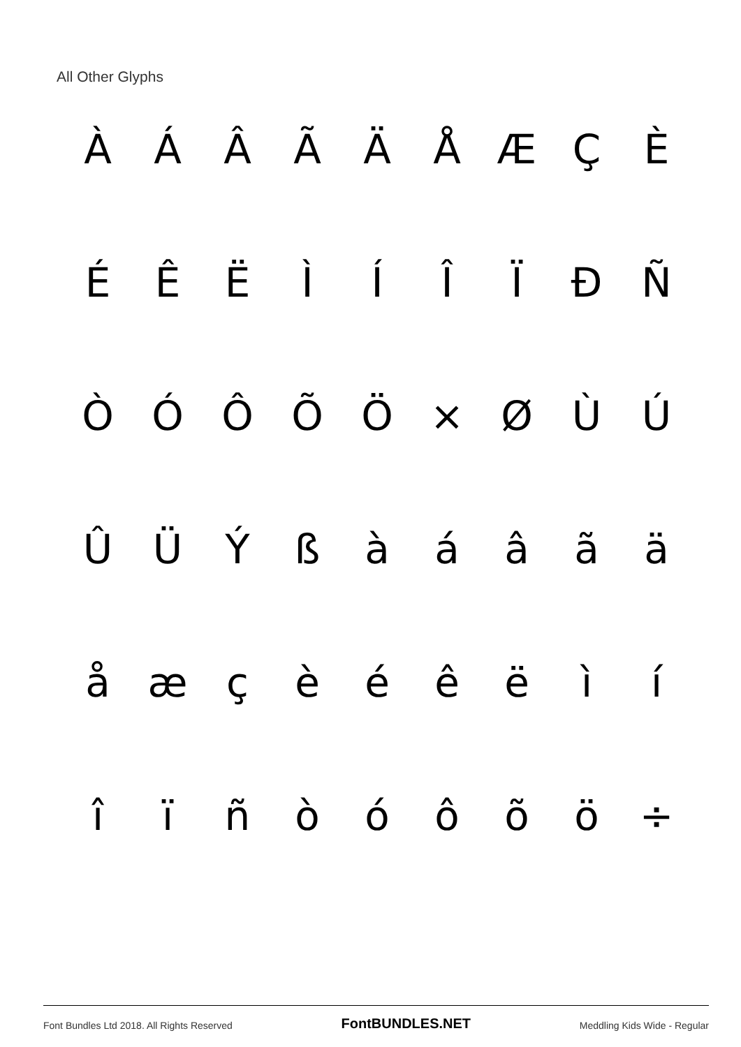All Other Glyphs
À Á Â Ã Ä Å Æ Ç È
É Ê Ë Ì Í Î Ï Ð Ñ
Ò Ó Ô Õ Ö × Ø Ù Ú
Û Ü Ý ß à á â ã ä
å æ ç è é ê ë ì í
î ï ñ ò ó ô õ ö ÷
Font Bundles Ltd 2018. All Rights Reserved FontBUNDLES.NET Meddling Kids Wide - Regular